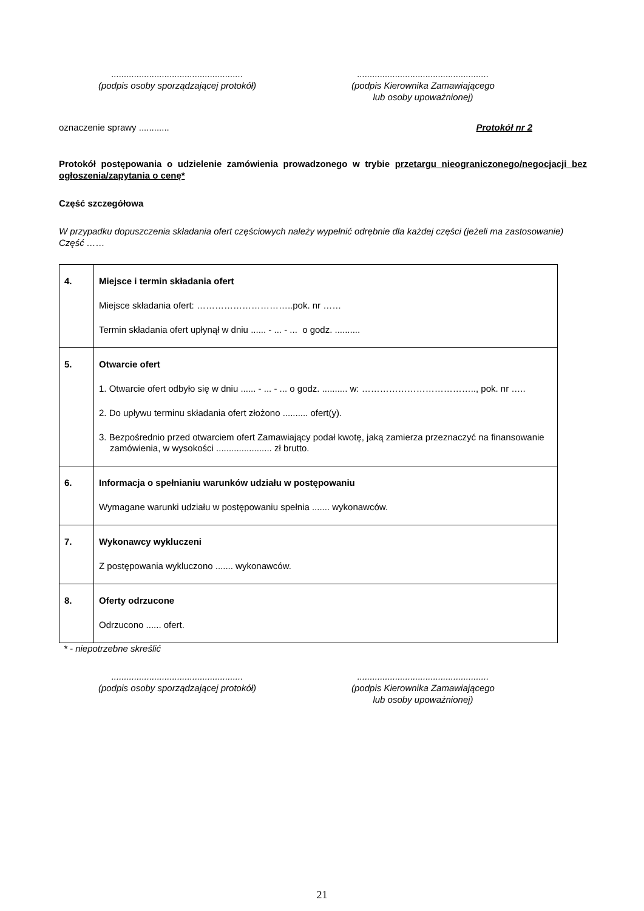....................................................
(podpis osoby sporządzającej protokół)
....................................................
(podpis Kierownika Zamawiającego
lub osoby upoważnionej)
oznaczenie sprawy ............ Protokół nr 2
Protokół postępowania o udzielenie zamówienia prowadzonego w trybie przetargu nieograniczonego/negocjacji bez ogłoszenia/zapytania o cenę*
Część szczegółowa
W przypadku dopuszczenia składania ofert częściowych należy wypełnić odrębnie dla każdej części (jeżeli ma zastosowanie)
Część ……
| 4. | Miejsce i termin składania ofert Miejsce składania ofert: …………………………..pok. nr …… Termin składania ofert upłynął w dniu ...... - ... - ... o godz. .......... |
| 5. | Otwarcie ofert 1. Otwarcie ofert odbyło się w dniu ...... - ... - ... o godz. .......... w: ……………………………….., pok. nr ….. 2. Do upływu terminu składania ofert złożono .......... ofert(y). 3. Bezpośrednio przed otwarciem ofert Zamawiający podał kwotę, jaką zamierza przeznaczyć na finansowanie zamówienia, w wysokości ...................... zł brutto. |
| 6. | Informacja o spełnianiu warunków udziału w postępowaniu Wymagane warunki udziału w postępowaniu spełnia ....... wykonawców. |
| 7. | Wykonawcy wykluczeni Z postępowania wykluczono ....... wykonawców. |
| 8. | Oferty odrzucone Odrzucono ...... ofert. |
* - niepotrzebne skreślić
....................................................
(podpis osoby sporządzającej protokół)
....................................................
(podpis Kierownika Zamawiającego
lub osoby upoważnionej)
21